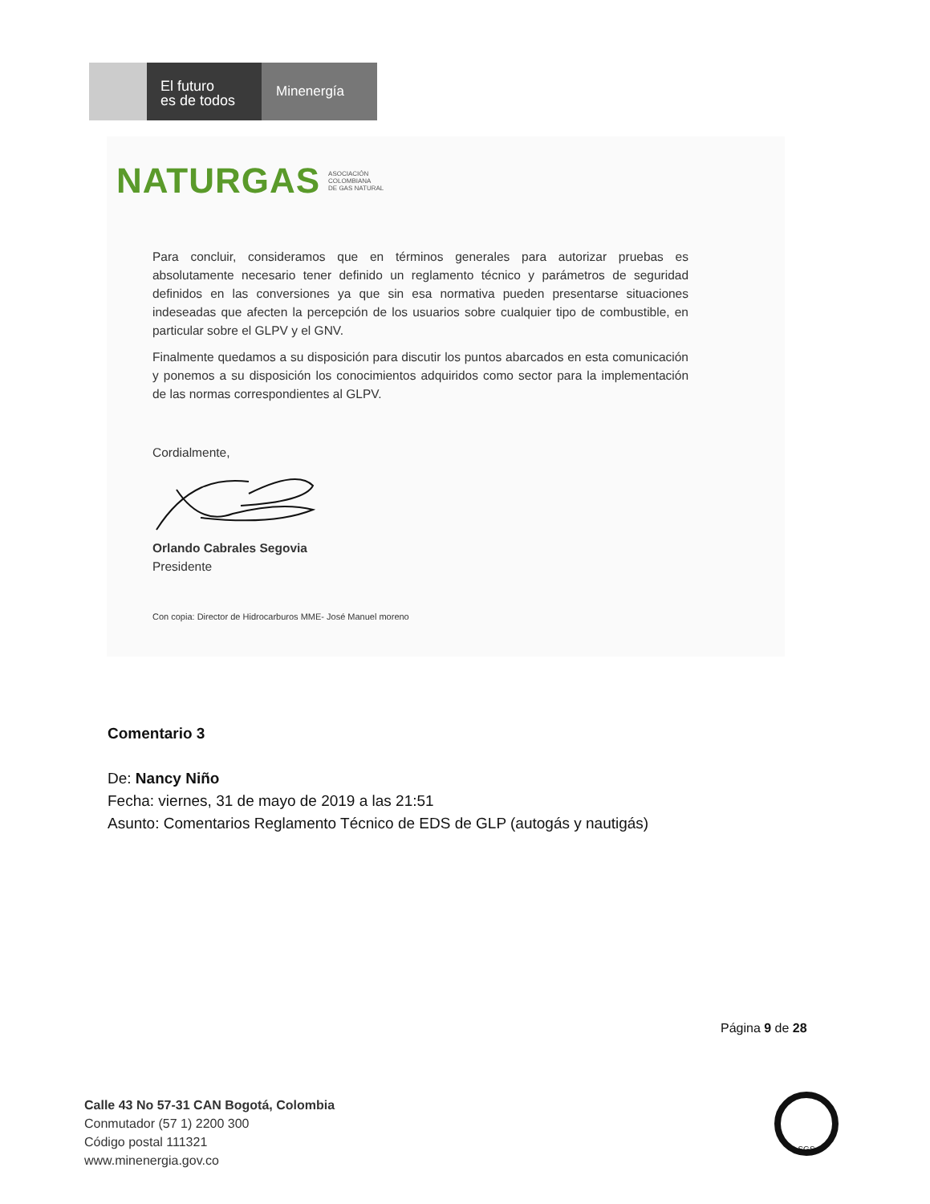El futuro
es de todos
Minenergía
NATURGAS ASOCIACIÓN
COLOMBIANA
DE GAS NATURAL
Para concluir, consideramos que en términos generales para autorizar pruebas es absolutamente necesario tener definido un reglamento técnico y parámetros de seguridad definidos en las conversiones ya que sin esa normativa pueden presentarse situaciones indeseadas que afecten la percepción de los usuarios sobre cualquier tipo de combustible, en particular sobre el GLPV y el GNV.
Finalmente quedamos a su disposición para discutir los puntos abarcados en esta comunicación y ponemos a su disposición los conocimientos adquiridos como sector para la implementación de las normas correspondientes al GLPV.
Cordialmente,
Orlando Cabrales Segovia
Presidente
Con copia: Director de Hidrocarburos MME- José Manuel moreno
Comentario 3
De: Nancy Niño
Fecha: viernes, 31 de mayo de 2019 a las 21:51
Asunto: Comentarios Reglamento Técnico de EDS de GLP (autogás y nautigás)
Página 9 de 28
Calle 43 No 57-31 CAN Bogotá, Colombia
Conmutador (57 1) 2200 300
Código postal 111321
www.minenergia.gov.co
SGS